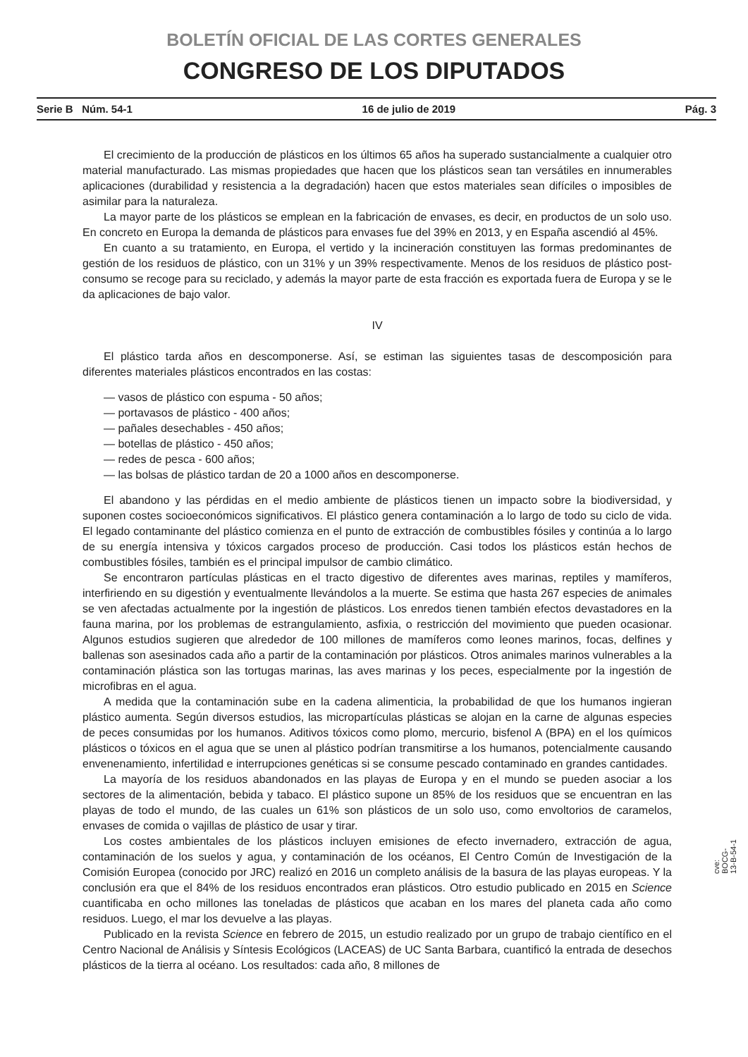BOLETÍN OFICIAL DE LAS CORTES GENERALES
CONGRESO DE LOS DIPUTADOS
Serie B Núm. 54-1 16 de julio de 2019 Pág. 3
El crecimiento de la producción de plásticos en los últimos 65 años ha superado sustancialmente a cualquier otro material manufacturado. Las mismas propiedades que hacen que los plásticos sean tan versátiles en innumerables aplicaciones (durabilidad y resistencia a la degradación) hacen que estos materiales sean difíciles o imposibles de asimilar para la naturaleza.
La mayor parte de los plásticos se emplean en la fabricación de envases, es decir, en productos de un solo uso. En concreto en Europa la demanda de plásticos para envases fue del 39% en 2013, y en España ascendió al 45%.
En cuanto a su tratamiento, en Europa, el vertido y la incineración constituyen las formas predominantes de gestión de los residuos de plástico, con un 31% y un 39% respectivamente. Menos de los residuos de plástico post-consumo se recoge para su reciclado, y además la mayor parte de esta fracción es exportada fuera de Europa y se le da aplicaciones de bajo valor.
IV
El plástico tarda años en descomponerse. Así, se estiman las siguientes tasas de descomposición para diferentes materiales plásticos encontrados en las costas:
— vasos de plástico con espuma - 50 años;
— portavasos de plástico - 400 años;
— pañales desechables - 450 años;
— botellas de plástico - 450 años;
— redes de pesca - 600 años;
— las bolsas de plástico tardan de 20 a 1000 años en descomponerse.
El abandono y las pérdidas en el medio ambiente de plásticos tienen un impacto sobre la biodiversidad, y suponen costes socioeconómicos significativos. El plástico genera contaminación a lo largo de todo su ciclo de vida. El legado contaminante del plástico comienza en el punto de extracción de combustibles fósiles y continúa a lo largo de su energía intensiva y tóxicos cargados proceso de producción. Casi todos los plásticos están hechos de combustibles fósiles, también es el principal impulsor de cambio climático.
Se encontraron partículas plásticas en el tracto digestivo de diferentes aves marinas, reptiles y mamíferos, interfiriendo en su digestión y eventualmente llevándolos a la muerte. Se estima que hasta 267 especies de animales se ven afectadas actualmente por la ingestión de plásticos. Los enredos tienen también efectos devastadores en la fauna marina, por los problemas de estrangulamiento, asfixia, o restricción del movimiento que pueden ocasionar. Algunos estudios sugieren que alrededor de 100 millones de mamíferos como leones marinos, focas, delfines y ballenas son asesinados cada año a partir de la contaminación por plásticos. Otros animales marinos vulnerables a la contaminación plástica son las tortugas marinas, las aves marinas y los peces, especialmente por la ingestión de microfibras en el agua.
A medida que la contaminación sube en la cadena alimenticia, la probabilidad de que los humanos ingieran plástico aumenta. Según diversos estudios, las micropartículas plásticas se alojan en la carne de algunas especies de peces consumidas por los humanos. Aditivos tóxicos como plomo, mercurio, bisfenol A (BPA) en el los químicos plásticos o tóxicos en el agua que se unen al plástico podrían transmitirse a los humanos, potencialmente causando envenenamiento, infertilidad e interrupciones genéticas si se consume pescado contaminado en grandes cantidades.
La mayoría de los residuos abandonados en las playas de Europa y en el mundo se pueden asociar a los sectores de la alimentación, bebida y tabaco. El plástico supone un 85% de los residuos que se encuentran en las playas de todo el mundo, de las cuales un 61% son plásticos de un solo uso, como envoltorios de caramelos, envases de comida o vajillas de plástico de usar y tirar.
Los costes ambientales de los plásticos incluyen emisiones de efecto invernadero, extracción de agua, contaminación de los suelos y agua, y contaminación de los océanos, El Centro Común de Investigación de la Comisión Europea (conocido por JRC) realizó en 2016 un completo análisis de la basura de las playas europeas. Y la conclusión era que el 84% de los residuos encontrados eran plásticos. Otro estudio publicado en 2015 en Science cuantificaba en ocho millones las toneladas de plásticos que acaban en los mares del planeta cada año como residuos. Luego, el mar los devuelve a las playas.
Publicado en la revista Science en febrero de 2015, un estudio realizado por un grupo de trabajo científico en el Centro Nacional de Análisis y Síntesis Ecológicos (LACEAS) de UC Santa Barbara, cuantificó la entrada de desechos plásticos de la tierra al océano. Los resultados: cada año, 8 millones de
cve: BOCG-13-B-54-1